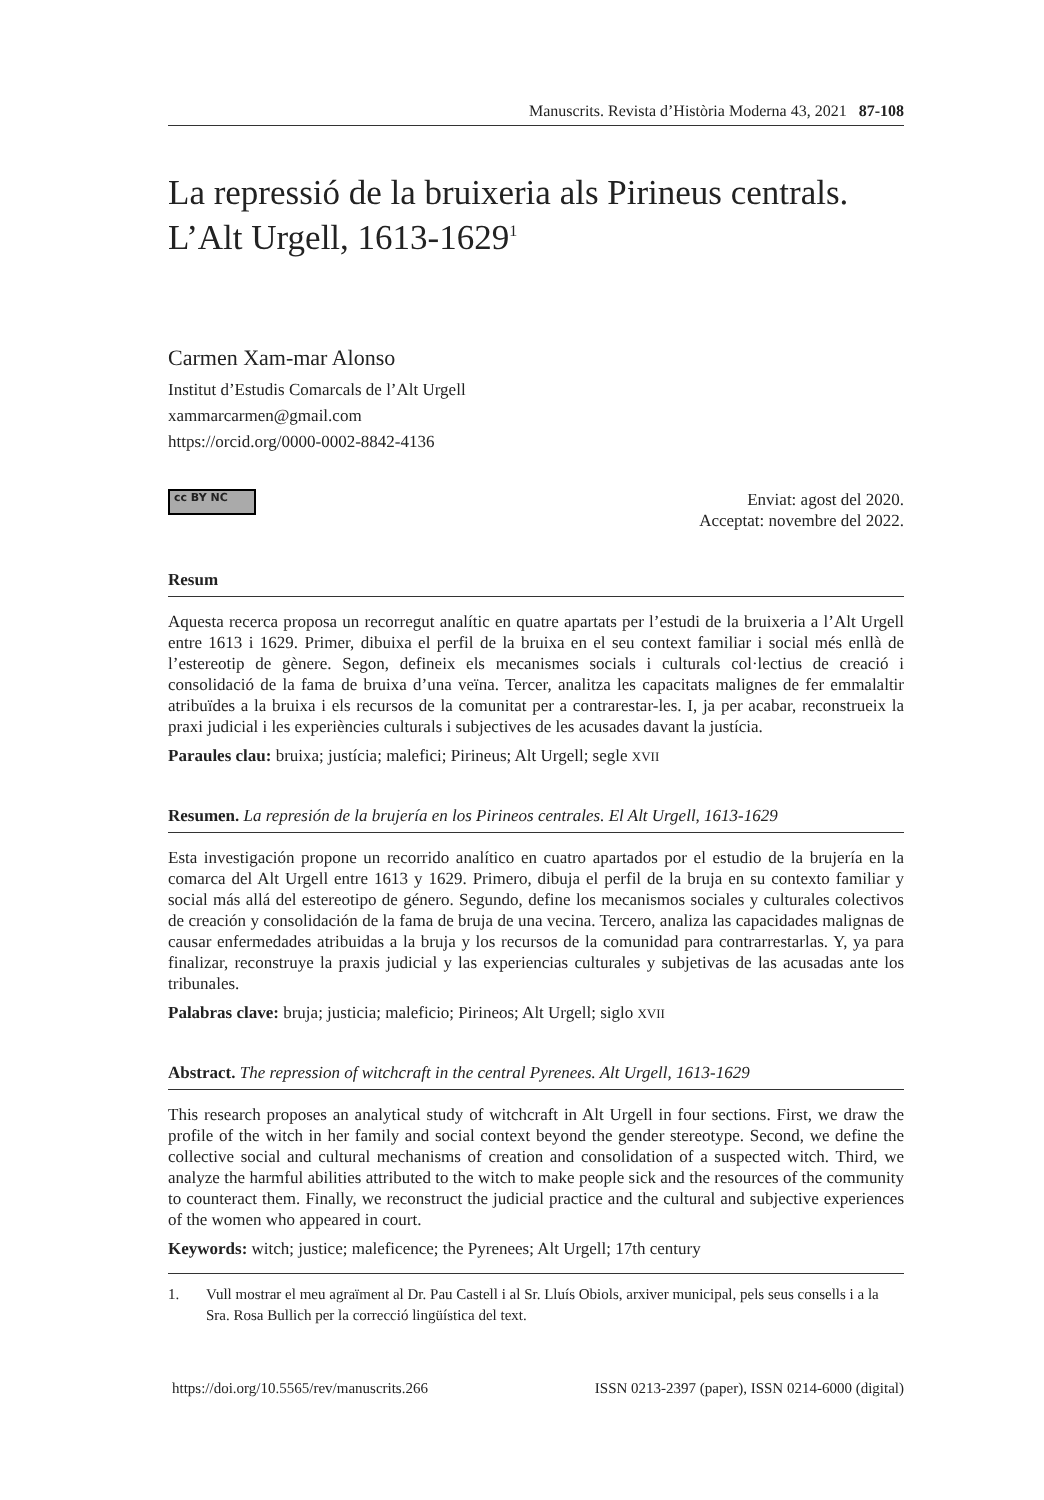Manuscrits. Revista d’Història Moderna 43, 2021 87-108
La repressió de la bruixeria als Pirineus centrals.
L’Alt Urgell, 1613-1629<sup>1</sup>
Carmen Xam-mar Alonso
Institut d’Estudis Comarcals de l’Alt Urgell
xammarcarmen@gmail.com
https://orcid.org/0000-0002-8842-4136
cc BY NC
Enviat: agost del 2020.
Acceptat: novembre del 2022.
Resum
Aquesta recerca proposa un recorregut analític en quatre apartats per l’estudi de la bruixeria a l’Alt Urgell entre 1613 i 1629. Primer, dibuixa el perfil de la bruixa en el seu context familiar i social més enllà de l’estereotip de gènere. Segon, defineix els mecanismes socials i culturals col·lectius de creació i consolidació de la fama de bruixa d’una veïna. Tercer, analitza les capacitats malignes de fer emmalaltir atribuïdes a la bruixa i els recursos de la comunitat per a contrarestar-les. I, ja per acabar, reconstrueix la praxi judicial i les experiències culturals i subjectives de les acusades davant la justícia.
Paraules clau: bruixa; justícia; malefici; Pirineus; Alt Urgell; segle XVII
Resumen. La represión de la brujería en los Pirineos centrales. El Alt Urgell, 1613-1629
Esta investigación propone un recorrido analítico en cuatro apartados por el estudio de la brujería en la comarca del Alt Urgell entre 1613 y 1629. Primero, dibuja el perfil de la bruja en su contexto familiar y social más allá del estereotipo de género. Segundo, define los mecanismos sociales y culturales colectivos de creación y consolidación de la fama de bruja de una vecina. Tercero, analiza las capacidades malignas de causar enfermedades atribuidas a la bruja y los recursos de la comunidad para contrarrestarlas. Y, ya para finalizar, reconstruye la praxis judicial y las experiencias culturales y subjetivas de las acusadas ante los tribunales.
Palabras clave: bruja; justicia; maleficio; Pirineos; Alt Urgell; siglo XVII
Abstract. The repression of witchcraft in the central Pyrenees. Alt Urgell, 1613-1629
This research proposes an analytical study of witchcraft in Alt Urgell in four sections. First, we draw the profile of the witch in her family and social context beyond the gender stereotype. Second, we define the collective social and cultural mechanisms of creation and consolidation of a suspected witch. Third, we analyze the harmful abilities attributed to the witch to make people sick and the resources of the community to counteract them. Finally, we reconstruct the judicial practice and the cultural and subjective experiences of the women who appeared in court.
Keywords: witch; justice; maleficence; the Pyrenees; Alt Urgell; 17th century
1. Vull mostrar el meu agraïment al Dr. Pau Castell i al Sr. Lluís Obiols, arxiver municipal, pels seus consells i a la Sra. Rosa Bullich per la correcció lingüística del text.
https://doi.org/10.5565/rev/manuscrits.266 ISSN 0213-2397 (paper), ISSN 0214-6000 (digital)